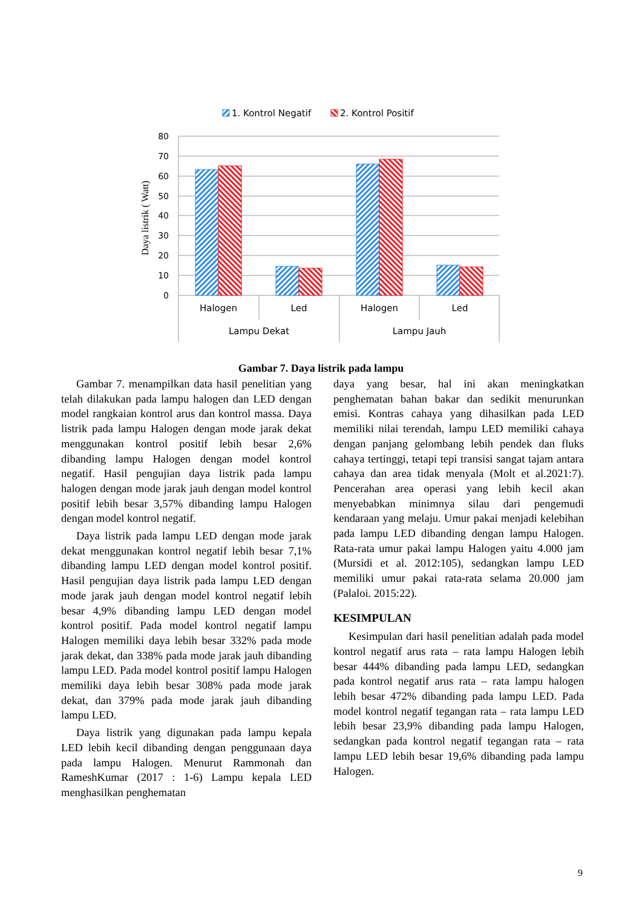1. Kontrol Negatif
2. Kontrol Positif
80
70
60
50
40
30
20
10
0
Daya listrik ( Watt)
Halogen
Led
Halogen
Led
Lampu Dekat
Lampu Jauh
Gambar 7. Daya listrik pada lampu
Gambar 7. menampilkan data hasil penelitian yang telah dilakukan pada lampu halogen dan LED dengan model rangkaian kontrol arus dan kontrol massa. Daya listrik pada lampu Halogen dengan mode jarak dekat menggunakan kontrol positif lebih besar 2,6% dibanding lampu Halogen dengan model kontrol negatif. Hasil pengujian daya listrik pada lampu halogen dengan mode jarak jauh dengan model kontrol positif lebih besar 3,57% dibanding lampu Halogen dengan model kontrol negatif.
Daya listrik pada lampu LED dengan mode jarak dekat menggunakan kontrol negatif lebih besar 7,1% dibanding lampu LED dengan model kontrol positif. Hasil pengujian daya listrik pada lampu LED dengan mode jarak jauh dengan model kontrol negatif lebih besar 4,9% dibanding lampu LED dengan model kontrol positif. Pada model kontrol negatif lampu Halogen memiliki daya lebih besar 332% pada mode jarak dekat, dan 338% pada mode jarak jauh dibanding lampu LED. Pada model kontrol positif lampu Halogen memiliki daya lebih besar 308% pada mode jarak dekat, dan 379% pada mode jarak jauh dibanding lampu LED.
Daya listrik yang digunakan pada lampu kepala LED lebih kecil dibanding dengan penggunaan daya pada lampu Halogen. Menurut Rammonah dan RameshKumar (2017 : 1-6) Lampu kepala LED menghasilkan penghematan
daya yang besar, hal ini akan meningkatkan penghematan bahan bakar dan sedikit menurunkan emisi. Kontras cahaya yang dihasilkan pada LED memiliki nilai terendah, lampu LED memiliki cahaya dengan panjang gelombang lebih pendek dan fluks cahaya tertinggi, tetapi tepi transisi sangat tajam antara cahaya dan area tidak menyala (Molt et al.2021:7). Pencerahan area operasi yang lebih kecil akan menyebabkan minimnya silau dari pengemudi kendaraan yang melaju. Umur pakai menjadi kelebihan pada lampu LED dibanding dengan lampu Halogen. Rata-rata umur pakai lampu Halogen yaitu 4.000 jam (Mursidi et al. 2012:105), sedangkan lampu LED memiliki umur pakai rata-rata selama 20.000 jam (Palaloi. 2015:22).
KESIMPULAN
Kesimpulan dari hasil penelitian adalah pada model kontrol negatif arus rata – rata lampu Halogen lebih besar 444% dibanding pada lampu LED, sedangkan pada kontrol negatif arus rata – rata lampu halogen lebih besar 472% dibanding pada lampu LED. Pada model kontrol negatif tegangan rata – rata lampu LED lebih besar 23,9% dibanding pada lampu Halogen, sedangkan pada kontrol negatif tegangan rata – rata lampu LED lebih besar 19,6% dibanding pada lampu Halogen.
9